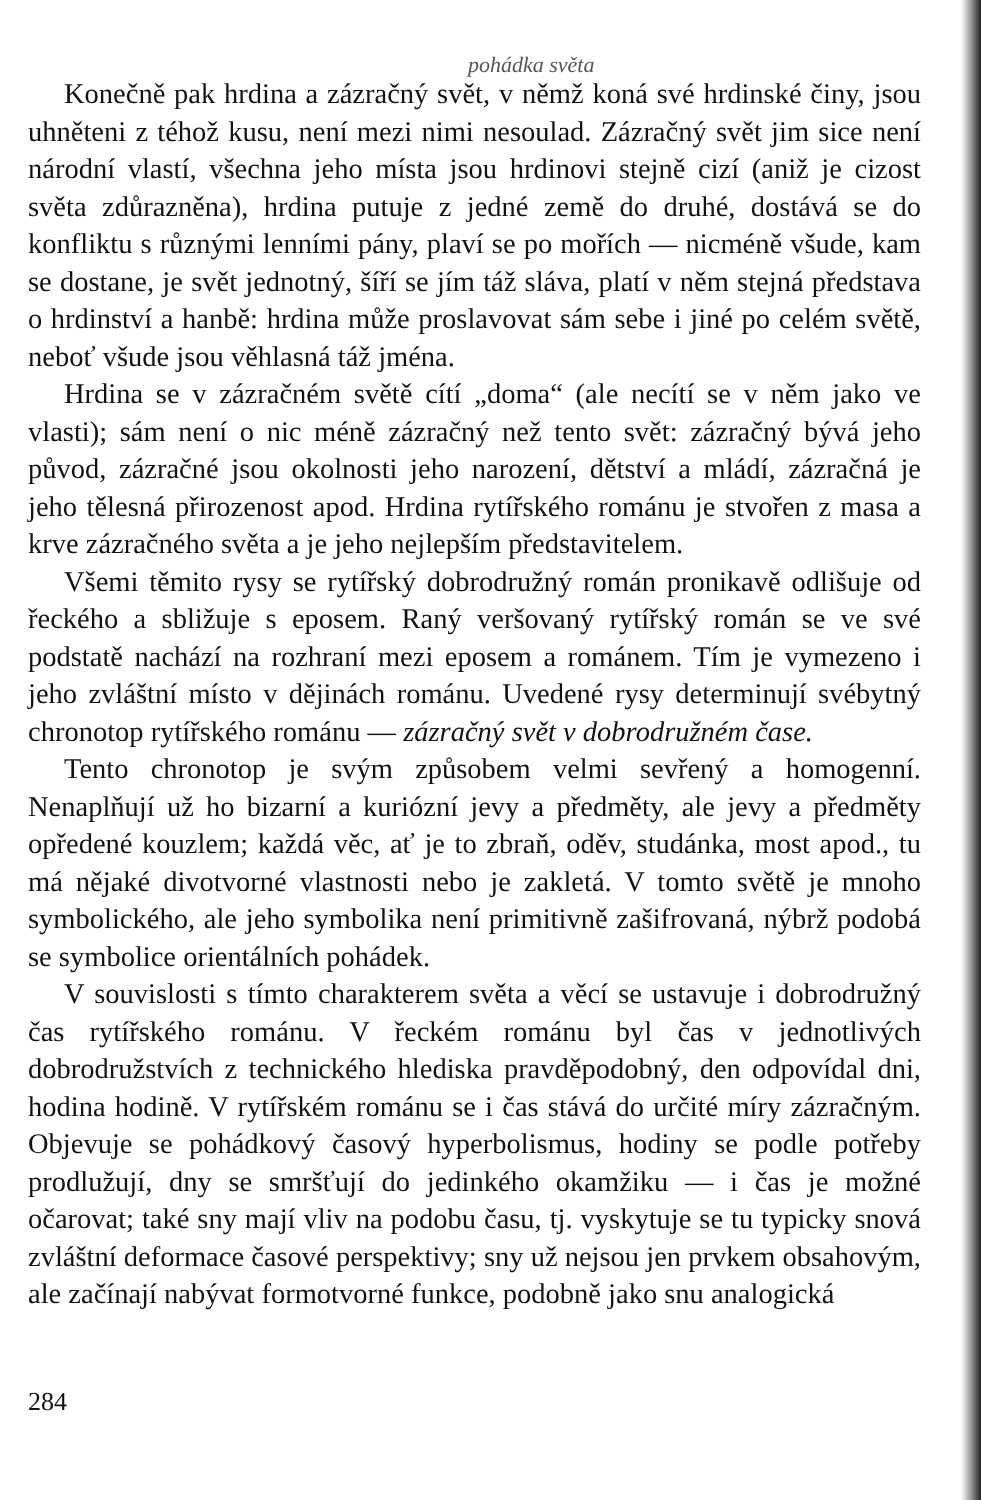pohádka světa
Konečně pak hrdina a zázračný svět, v němž koná své hrdinské činy, jsou uhněteni z téhož kusu, není mezi nimi nesoulad. Zázračný svět jim sice není národní vlastí, všechna jeho místa jsou hrdinovi stejně cizí (aniž je cizost světa zdůrazněna), hrdina putuje z jedné země do druhé, dostává se do konfliktu s různými lenními pány, plaví se po mořích — nicméně všude, kam se dostane, je svět jednotný, šíří se jím táž sláva, platí v něm stejná představa o hrdinství a hanbě: hrdina může proslavovat sám sebe i jiné po celém světě, neboť všude jsou věhlasná táž jména.
Hrdina se v zázračném světě cítí „doma“ (ale necítí se v něm jako ve vlasti); sám není o nic méně zázračný než tento svět: zázračný bývá jeho původ, zázračné jsou okolnosti jeho narození, dětství a mládí, zázračná je jeho tělesná přirozenost apod. Hrdina rytířského románu je stvořen z masa a krve zázračného světa a je jeho nejlepším představitelem.
Všemi těmito rysy se rytířský dobrodružný román pronikavě odlišuje od řeckého a sbližuje s eposem. Raný veršovaný rytířský román se ve své podstatě nachází na rozhraní mezi eposem a románem. Tím je vymezeno i jeho zvláštní místo v dějinách románu. Uvedené rysy determinují svébytný chronotop rytířského románu — zázračný svět v dobrodružném čase.
Tento chronotop je svým způsobem velmi sevřený a homogenní. Nenaplňují už ho bizarní a kuriózní jevy a předměty, ale jevy a předměty opředené kouzlem; každá věc, ať je to zbraň, oděv, studánka, most apod., tu má nějaké divotvorné vlastnosti nebo je zakletá. V tomto světě je mnoho symbolického, ale jeho symbolika není primitivně zašifrovaná, nýbrž podobá se symbolice orientálních pohádek.
V souvislosti s tímto charakterem světa a věcí se ustavuje i dobrodružný čas rytířského románu. V řeckém románu byl čas v jednotlivých dobrodružstvích z technického hlediska pravděpodobný, den odpovídal dni, hodina hodině. V rytířském románu se i čas stává do určité míry zázračným. Objevuje se pohádkový časový hyperbolismus, hodiny se podle potřeby prodlužují, dny se smršťují do jedinkého okamžiku — i čas je možné očarovat; také sny mají vliv na podobu času, tj. vyskytuje se tu typicky snová zvláštní deformace časové perspektivy; sny už nejsou jen prvkem obsahovým, ale začínají nabývat formotvorné funkce, podobně jako snu analogická
284